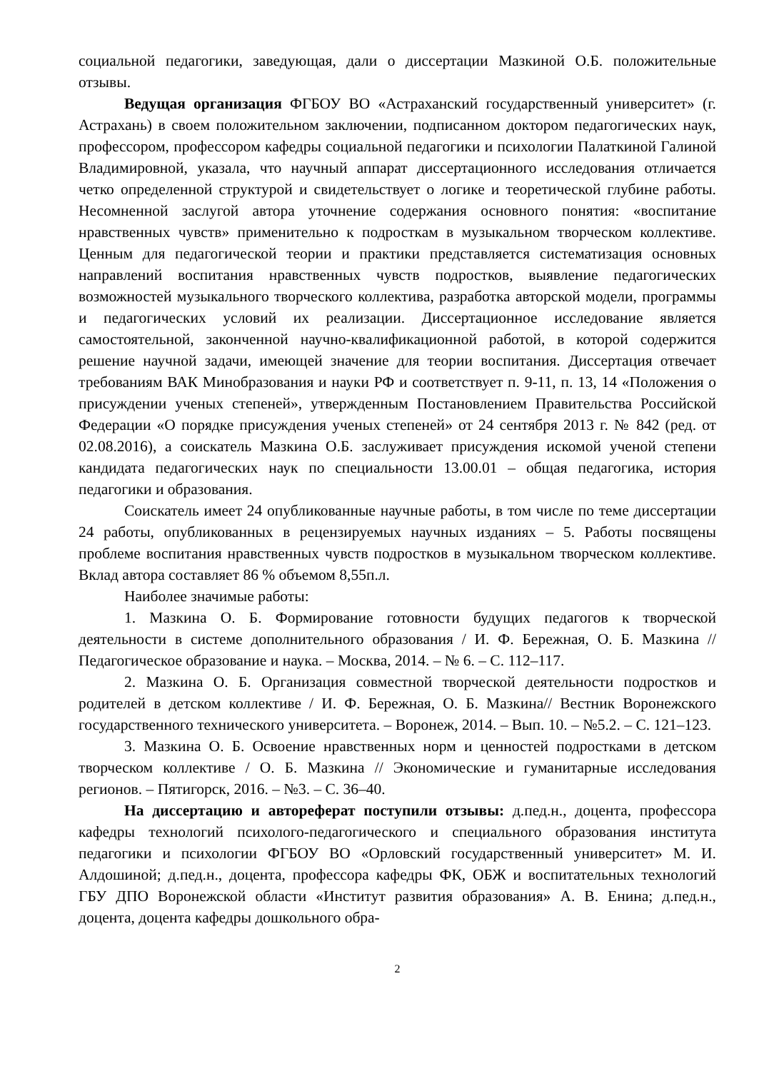социальной педагогики, заведующая, дали о диссертации Мазкиной О.Б. положительные отзывы.
Ведущая организация ФГБОУ ВО «Астраханский государственный университет» (г. Астрахань) в своем положительном заключении, подписанном доктором педагогических наук, профессором, профессором кафедры социальной педагогики и психологии Палаткиной Галиной Владимировной, указала, что научный аппарат диссертационного исследования отличается четко определенной структурой и свидетельствует о логике и теоретической глубине работы. Несомненной заслугой автора уточнение содержания основного понятия: «воспитание нравственных чувств» применительно к подросткам в музыкальном творческом коллективе. Ценным для педагогической теории и практики представляется систематизация основных направлений воспитания нравственных чувств подростков, выявление педагогических возможностей музыкального творческого коллектива, разработка авторской модели, программы и педагогических условий их реализации. Диссертационное исследование является самостоятельной, законченной научно-квалификационной работой, в которой содержится решение научной задачи, имеющей значение для теории воспитания. Диссертация отвечает требованиям ВАК Минобразования и науки РФ и соответствует п. 9-11, п. 13, 14 «Положения о присуждении ученых степеней», утвержденным Постановлением Правительства Российской Федерации «О порядке присуждения ученых степеней» от 24 сентября 2013 г. № 842 (ред. от 02.08.2016), а соискатель Мазкина О.Б. заслуживает присуждения искомой ученой степени кандидата педагогических наук по специальности 13.00.01 – общая педагогика, история педагогики и образования.
Соискатель имеет 24 опубликованные научные работы, в том числе по теме диссертации 24 работы, опубликованных в рецензируемых научных изданиях – 5. Работы посвящены проблеме воспитания нравственных чувств подростков в музыкальном творческом коллективе. Вклад автора составляет 86 % объемом 8,55п.л.
Наиболее значимые работы:
1. Мазкина О. Б. Формирование готовности будущих педагогов к творческой деятельности в системе дополнительного образования / И. Ф. Бережная, О. Б. Мазкина // Педагогическое образование и наука. – Москва, 2014. – № 6. – С. 112–117.
2. Мазкина О. Б. Организация совместной творческой деятельности подростков и родителей в детском коллективе / И. Ф. Бережная, О. Б. Мазкина// Вестник Воронежского государственного технического университета. – Воронеж, 2014. – Вып. 10. – №5.2. – С. 121–123.
3. Мазкина О. Б. Освоение нравственных норм и ценностей подростками в детском творческом коллективе / О. Б. Мазкина // Экономические и гуманитарные исследования регионов. – Пятигорск, 2016. – №3. – С. 36–40.
На диссертацию и автореферат поступили отзывы: д.пед.н., доцента, профессора кафедры технологий психолого-педагогического и специального образования института педагогики и психологии ФГБОУ ВО «Орловский государственный университет» М. И. Алдошиной; д.пед.н., доцента, профессора кафедры ФК, ОБЖ и воспитательных технологий ГБУ ДПО Воронежской области «Институт развития образования» А. В. Енина; д.пед.н., доцента, доцента кафедры дошкольного обра-
2